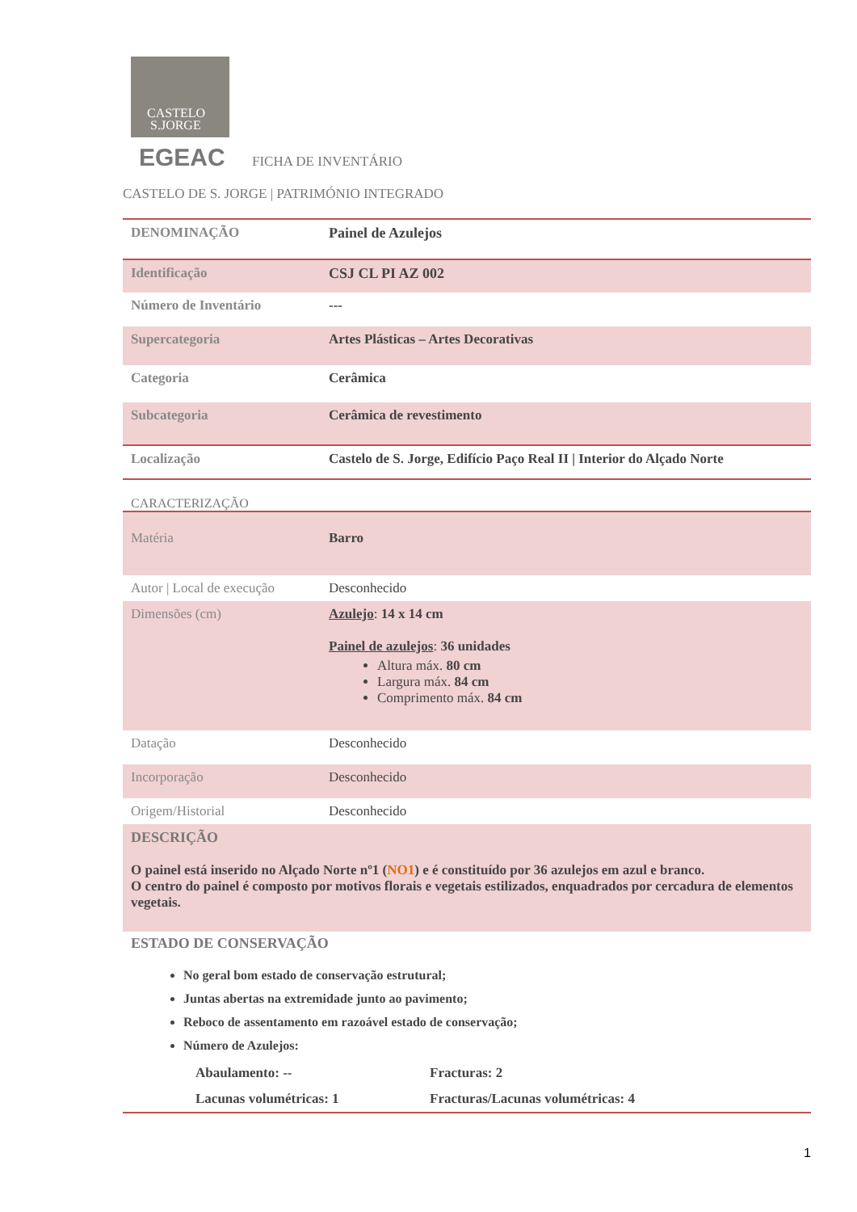CASTELO
S.JORGE
EGEAC
FICHA DE INVENTÁRIO
CASTELO DE S. JORGE | PATRIMÓNIO INTEGRADO
| DENOMINAÇÃO | Painel de Azulejos |
| Identificação | CSJ CL PI AZ 002 |
| Número de Inventário | --- |
| Supercategoria | Artes Plásticas – Artes Decorativas |
| Categoria | Cerâmica |
| Subcategoria | Cerâmica de revestimento |
| Localização | Castelo de S. Jorge, Edifício Paço Real II / Interior do Alçado Norte |
CARACTERIZAÇÃO
| Matéria | Barro |
| Autor / Local de execução | Desconhecido |
| Dimensões (cm) | Azulejo : 14 x 14 cm Painel de azulejos : 36 unidades Altura máx. 80 cm Largura máx. 84 cm Comprimento máx. 84 cm |
| Datação | Desconhecido |
| Incorporação | Desconhecido |
| Origem/Historial | Desconhecido |
| DESCRIÇÃO O painel está inserido no Alçado Norte nº1 ( NO1 ) e é constituído por 36 azulejos em azul e branco. O centro do painel é composto por motivos florais e vegetais estilizados, enquadrados por cercadura de elementos vegetais. | |
ESTADO DE CONSERVAÇÃO
No geral bom estado de conservação estrutural;
Juntas abertas na extremidade junto ao pavimento;
Reboco de assentamento em razoável estado de conservação;
Número de Azulejos:
| Abaulamento: -- | Fracturas: 2 |
| Lacunas volumétricas: 1 | Fracturas/Lacunas volumétricas: 4 |
1